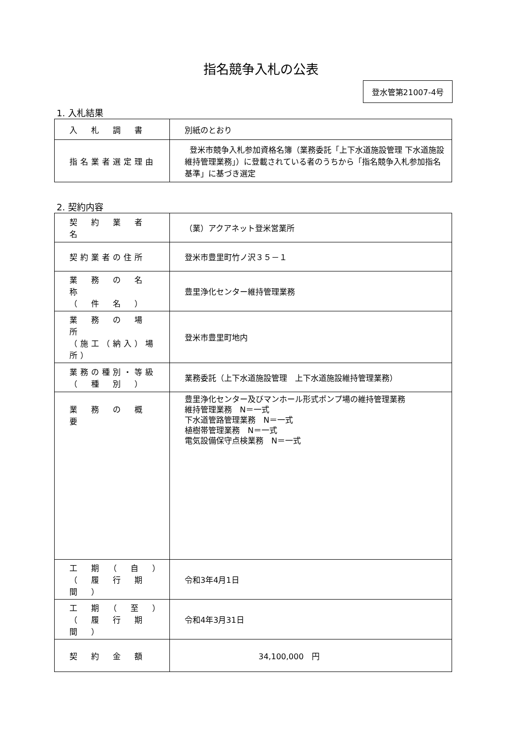指名競争入札の公表
登水管第21007-4号
1. 入札結果
| 入 札 調 書 | 別紙のとおり |
| 指名業者選定理由 | 登米市競争入札参加資格名簿（業務委託「上下水道施設管理 下水道施設維持管理業務」）に登載されている者のうちから「指名競争入札参加指名基準」に基づき選定 |
2. 契約内容
| 契 約 業 者 名 | （業）アクアネット登米営業所 |
| 契約業者の住所 | 登米市豊里町竹ノ沢３５－１ |
| 業 務 の 名 称 （ 件 名 ） | 豊里浄化センター維持管理業務 |
| 業 務 の 場 所 （施工（納入）場所） | 登米市豊里町地内 |
| 業務の種別・等級 （ 種 別 ） | 業務委託（上下水道施設管理 上下水道施設維持管理業務） |
| 業 務 の 概 要 | 豊里浄化センター及びマンホール形式ポンプ場の維持管理業務 維持管理業務 N＝一式 下水道管路管理業務 N＝一式 植樹帯管理業務 N＝一式 電気設備保守点検業務 N＝一式 |
| 工 期 （ 自 ） （ 履 行 期 間 ） | 令和3年4月1日 |
| 工 期 （ 至 ） （ 履 行 期 間 ） | 令和4年3月31日 |
| 契 約 金 額 | 34,100,000 円 |